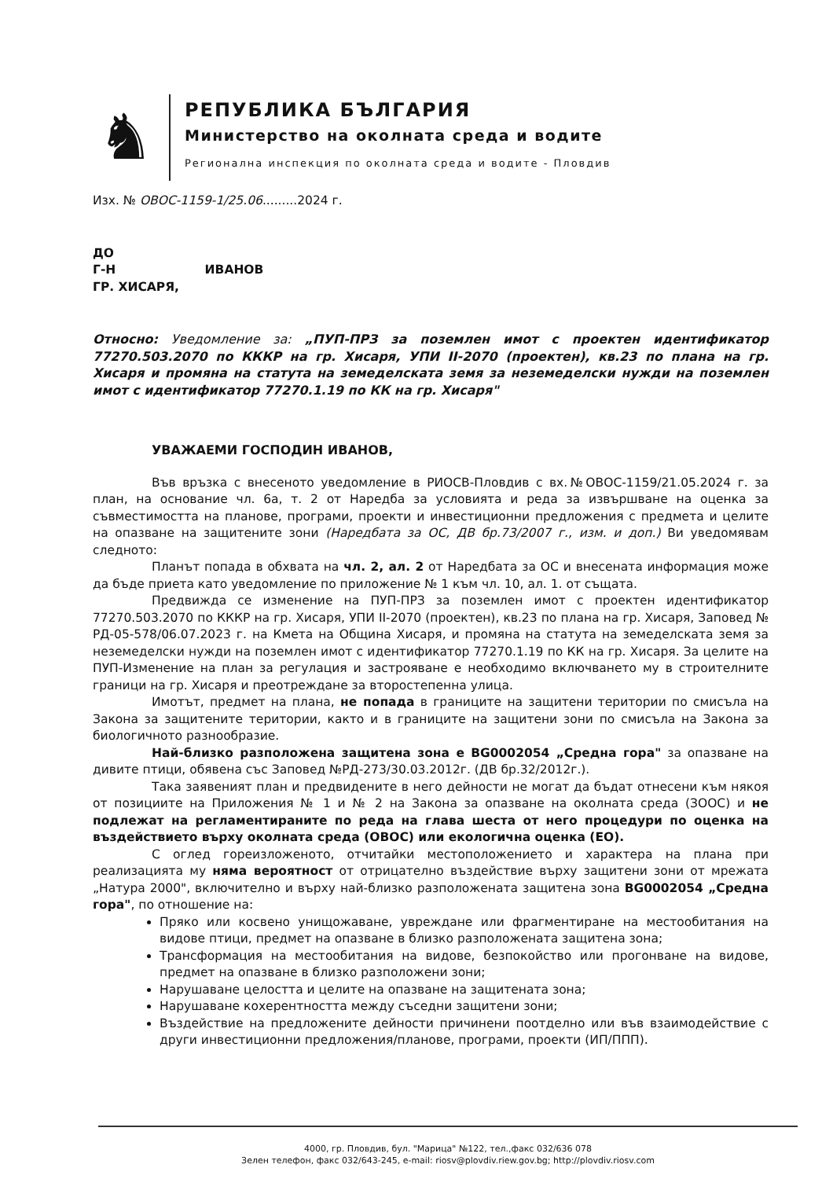♞
РЕПУБЛИКА БЪЛГАРИЯ
Министерство на околната среда и водите
Регионална инспекция по околната среда и водите - Пловдив
Изх. № ОВОС-1159-1/25.06.........2024 г.
ДО
Г-Н ИВАНОВ
ГР. ХИСАРЯ,
Относно: Уведомление за: „ПУП-ПРЗ за поземлен имот с проектен идентификатор 77270.503.2070 по КККР на гр. Хисаря, УПИ II-2070 (проектен), кв.23 по плана на гр. Хисаря и промяна на статута на земеделската земя за неземеделски нужди на поземлен имот с идентификатор 77270.1.19 по КК на гр. Хисаря"
УВАЖАЕМИ ГОСПОДИН ИВАНОВ,
Във връзка с внесеното уведомление в РИОСВ-Пловдив с вх.№ОВОС-1159/21.05.2024 г. за план, на основание чл. 6а, т. 2 от Наредба за условията и реда за извършване на оценка за съвместимостта на планове, програми, проекти и инвестиционни предложения с предмета и целите на опазване на защитените зони (Наредбата за ОС, ДВ бр.73/2007 г., изм. и доп.) Ви уведомявам следното:
Планът попада в обхвата на чл. 2, ал. 2 от Наредбата за ОС и внесената информация може да бъде приета като уведомление по приложение № 1 към чл. 10, ал. 1. от същата.
Предвижда се изменение на ПУП-ПРЗ за поземлен имот с проектен идентификатор 77270.503.2070 по КККР на гр. Хисаря, УПИ II-2070 (проектен), кв.23 по плана на гр. Хисаря, Заповед № РД-05-578/06.07.2023 г. на Кмета на Община Хисаря, и промяна на статута на земеделската земя за неземеделски нужди на поземлен имот с идентификатор 77270.1.19 по КК на гр. Хисаря. За целите на ПУП-Изменение на план за регулация и застрояване е необходимо включването му в строителните граници на гр. Хисаря и преотреждане за второстепенна улица.
Имотът, предмет на плана, не попада в границите на защитени територии по смисъла на Закона за защитените територии, както и в границите на защитени зони по смисъла на Закона за биологичното разнообразие.
Най-близко разположена защитена зона е BG0002054 „Средна гора" за опазване на дивите птици, обявена със Заповед №РД-273/30.03.2012г. (ДВ бр.32/2012г.).
Така заявеният план и предвидените в него дейности не могат да бъдат отнесени към някоя от позициите на Приложения № 1 и № 2 на Закона за опазване на околната среда (ЗООС) и не подлежат на регламентираните по реда на глава шеста от него процедури по оценка на въздействието върху околната среда (ОВОС) или екологична оценка (ЕО).
С оглед гореизложеното, отчитайки местоположението и характера на плана при реализацията му няма вероятност от отрицателно въздействие върху защитени зони от мрежата „Натура 2000", включително и върху най-близко разположената защитена зона BG0002054 „Средна гора", по отношение на:
Пряко или косвено унищожаване, увреждане или фрагментиране на местообитания на видове птици, предмет на опазване в близко разположената защитена зона;
Трансформация на местообитания на видове, безпокойство или прогонване на видове, предмет на опазване в близко разположени зони;
Нарушаване целостта и целите на опазване на защитената зона;
Нарушаване кохерентността между съседни защитени зони;
Въздействие на предложените дейности причинени поотделно или във взаимодействие с други инвестиционни предложения/планове, програми, проекти (ИП/ППП).
4000, гр. Пловдив, бул. "Марица" №122, тел.,факс 032/636 078
Зелен телефон, факс 032/643-245, e-mail: riosv@plovdiv.riew.gov.bg; http://plovdiv.riosv.com